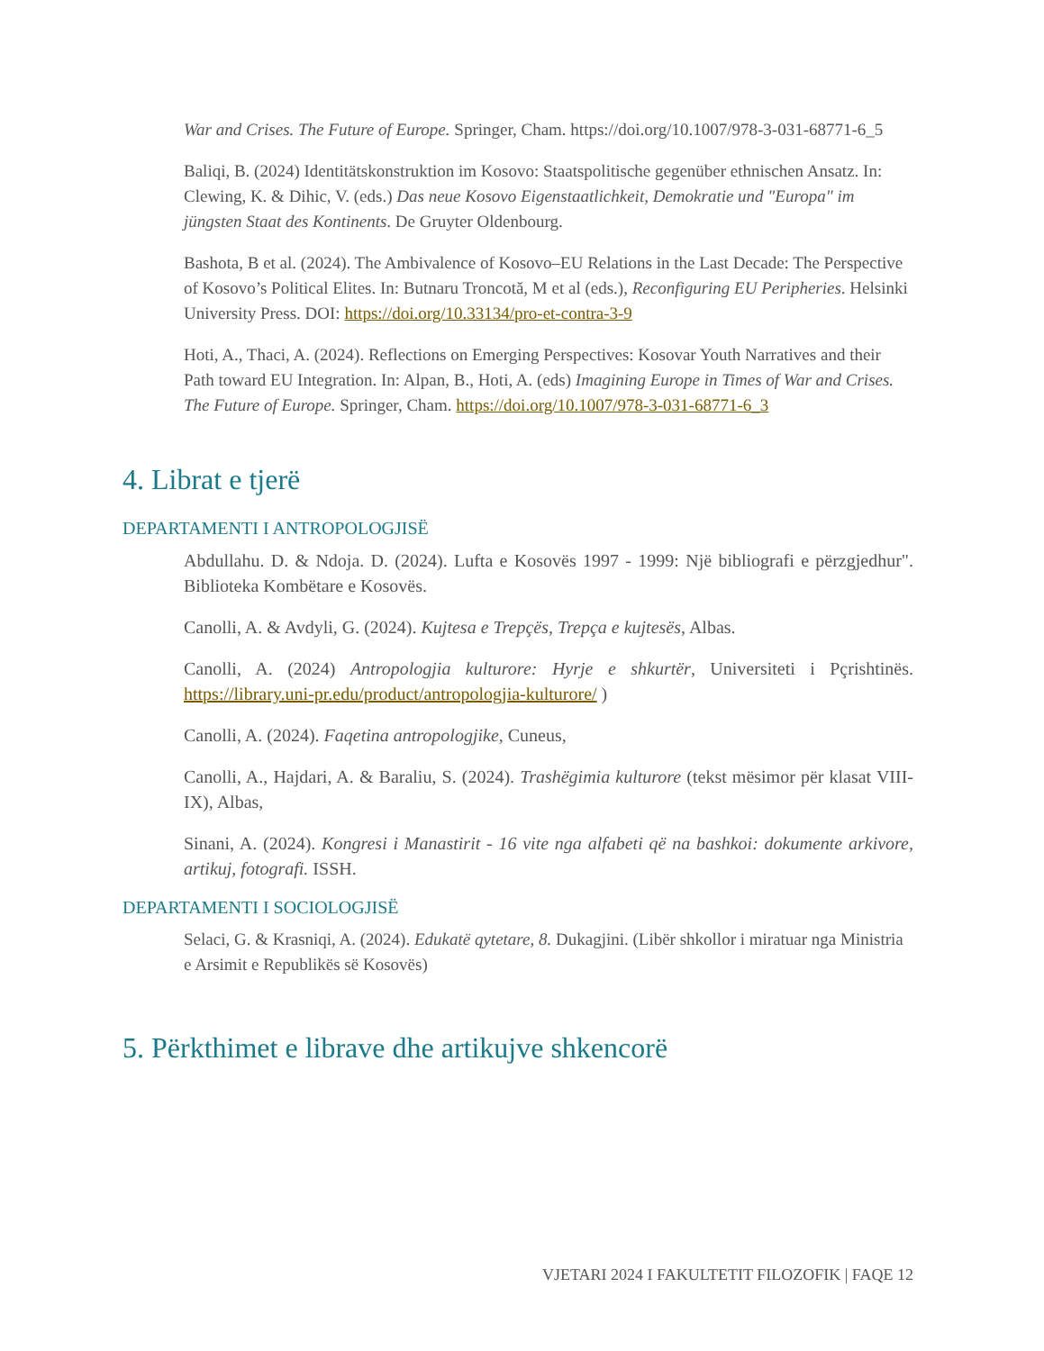War and Crises. The Future of Europe. Springer, Cham. https://doi.org/10.1007/978-3-031-68771-6_5
Baliqi, B. (2024) Identitätskonstruktion im Kosovo: Staatspolitische gegenüber ethnischen Ansatz. In: Clewing, K. & Dihic, V. (eds.) Das neue Kosovo Eigenstaatlichkeit, Demokratie und "Europa" im jüngsten Staat des Kontinents. De Gruyter Oldenbourg.
Bashota, B et al. (2024). The Ambivalence of Kosovo–EU Relations in the Last Decade: The Perspective of Kosovo’s Political Elites. In: Butnaru Troncotă, M et al (eds.), Reconfiguring EU Peripheries. Helsinki University Press. DOI: https://doi.org/10.33134/pro-et-contra-3-9
Hoti, A., Thaci, A. (2024). Reflections on Emerging Perspectives: Kosovar Youth Narratives and their Path toward EU Integration. In: Alpan, B., Hoti, A. (eds) Imagining Europe in Times of War and Crises. The Future of Europe. Springer, Cham. https://doi.org/10.1007/978-3-031-68771-6_3
4. Librat e tjerë
DEPARTAMENTI I ANTROPOLOGJISË
Abdullahu. D. & Ndoja. D. (2024). Lufta e Kosovës 1997 - 1999: Një bibliografi e përzgjedhur". Biblioteka Kombëtare e Kosovës.
Canolli, A. & Avdyli, G. (2024). Kujtesa e Trepçës, Trepça e kujtesës, Albas.
Canolli, A. (2024) Antropologjia kulturore: Hyrje e shkurtër, Universiteti i Pçrishtinës. https://library.uni-pr.edu/product/antropologjia-kulturore/ )
Canolli, A. (2024). Faqetina antropologjike, Cuneus,
Canolli, A., Hajdari, A. & Baraliu, S. (2024). Trashëgimia kulturore (tekst mësimor për klasat VIII-IX), Albas,
Sinani, A. (2024). Kongresi i Manastirit - 16 vite nga alfabeti që na bashkoi: dokumente arkivore, artikuj, fotografi. ISSH.
DEPARTAMENTI I SOCIOLOGJISË
Selaci, G. & Krasniqi, A. (2024). Edukatë qytetare, 8. Dukagjini. (Libër shkollor i miratuar nga Ministria e Arsimit e Republikës së Kosovës)
5. Përkthimet e librave dhe artikujve shkencorë
VJETARI 2024 I FAKULTETIT FILOZOFIK | FAQE 12